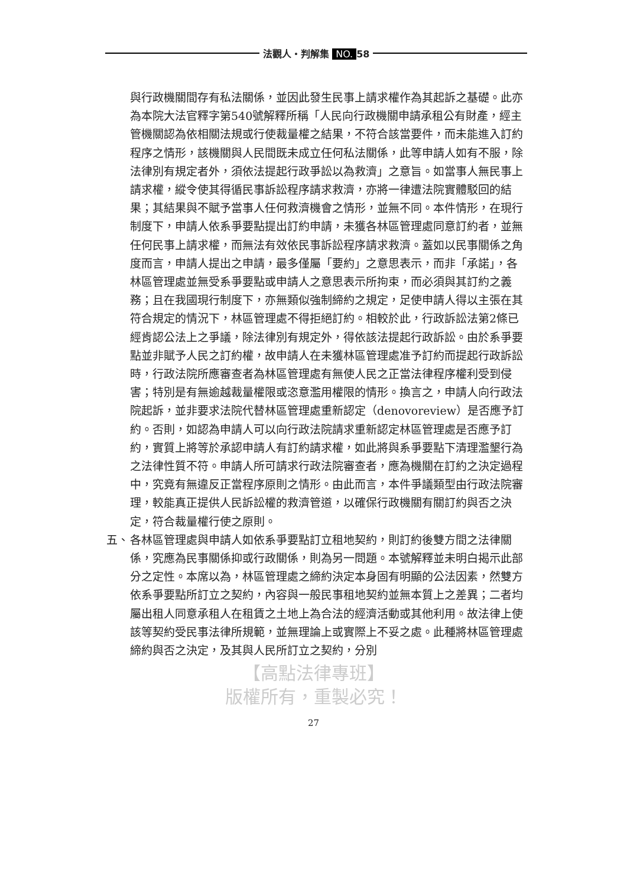法觀人・判解集 NO. 58
與行政機關間存有私法關係，並因此發生民事上請求權作為其起訴之基礎。此亦為本院大法官釋字第540號解釋所稱「人民向行政機關申請承租公有財產，經主管機關認為依相關法規或行使裁量權之結果，不符合該當要件，而未能進入訂約程序之情形，該機關與人民間既未成立任何私法關係，此等申請人如有不服，除法律別有規定者外，須依法提起行政爭訟以為救濟」之意旨。如當事人無民事上請求權，縱令使其得循民事訴訟程序請求救濟，亦將一律遭法院實體駁回的結果；其結果與不賦予當事人任何救濟機會之情形，並無不同。本件情形，在現行制度下，申請人依系爭要點提出訂約申請，未獲各林區管理處同意訂約者，並無任何民事上請求權，而無法有效依民事訴訟程序請求救濟。蓋如以民事關係之角度而言，申請人提出之申請，最多僅屬「要約」之意思表示，而非「承諾」，各林區管理處並無受系爭要點或申請人之意思表示所拘束，而必須與其訂約之義務；且在我國現行制度下，亦無類似強制締約之規定，足使申請人得以主張在其符合規定的情況下，林區管理處不得拒絕訂約。相較於此，行政訴訟法第2條已經肯認公法上之爭議，除法律別有規定外，得依該法提起行政訴訟。由於系爭要點並非賦予人民之訂約權，故申請人在未獲林區管理處准予訂約而提起行政訴訟時，行政法院所應審查者為林區管理處有無使人民之正當法律程序權利受到侵害；特別是有無逾越裁量權限或恣意濫用權限的情形。換言之，申請人向行政法院起訴，並非要求法院代替林區管理處重新認定（denovoreview）是否應予訂約。否則，如認為申請人可以向行政法院請求重新認定林區管理處是否應予訂約，實質上將等於承認申請人有訂約請求權，如此將與系爭要點下清理濫墾行為之法律性質不符。申請人所可請求行政法院審查者，應為機關在訂約之決定過程中，究竟有無違反正當程序原則之情形。由此而言，本件爭議類型由行政法院審理，較能真正提供人民訴訟權的救濟管道，以確保行政機關有關訂約與否之決定，符合裁量權行使之原則。
五、 各林區管理處與申請人如依系爭要點訂立租地契約，則訂約後雙方間之法律關係，究應為民事關係抑或行政關係，則為另一問題。本號解釋並未明白揭示此部分之定性。本席以為，林區管理處之締約決定本身固有明顯的公法因素，然雙方依系爭要點所訂立之契約，內容與一般民事租地契約並無本質上之差異；二者均屬出租人同意承租人在租賃之土地上為合法的經濟活動或其他利用。故法律上使該等契約受民事法律所規範，並無理論上或實際上不妥之處。此種將林區管理處締約與否之決定，及其與人民所訂立之契約，分別
【高點法律專班】
版權所有，重製必究！
27